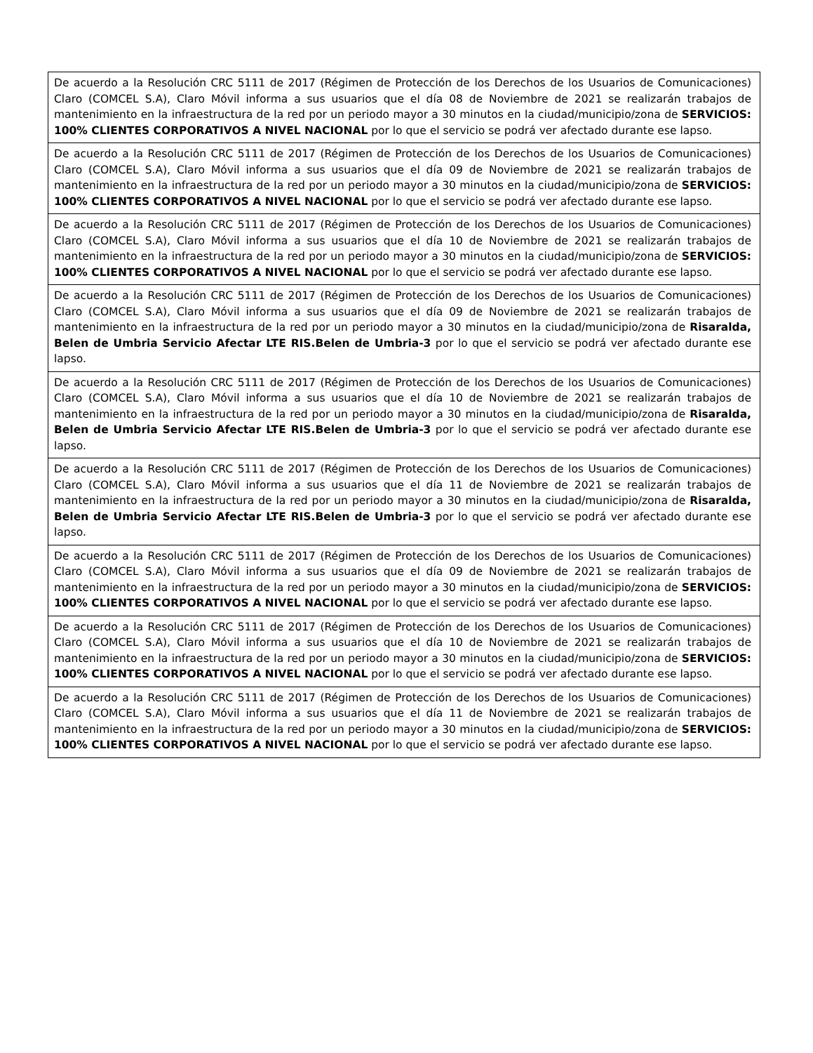| De acuerdo a la Resolución CRC 5111 de 2017 (Régimen de Protección de los Derechos de los Usuarios de Comunicaciones) Claro (COMCEL S.A), Claro Móvil informa a sus usuarios que el día 08 de Noviembre de 2021 se realizarán trabajos de mantenimiento en la infraestructura de la red por un periodo mayor a 30 minutos en la ciudad/municipio/zona de SERVICIOS: 100% CLIENTES CORPORATIVOS A NIVEL NACIONAL por lo que el servicio se podrá ver afectado durante ese lapso. |
| De acuerdo a la Resolución CRC 5111 de 2017 (Régimen de Protección de los Derechos de los Usuarios de Comunicaciones) Claro (COMCEL S.A), Claro Móvil informa a sus usuarios que el día 09 de Noviembre de 2021 se realizarán trabajos de mantenimiento en la infraestructura de la red por un periodo mayor a 30 minutos en la ciudad/municipio/zona de SERVICIOS: 100% CLIENTES CORPORATIVOS A NIVEL NACIONAL por lo que el servicio se podrá ver afectado durante ese lapso. |
| De acuerdo a la Resolución CRC 5111 de 2017 (Régimen de Protección de los Derechos de los Usuarios de Comunicaciones) Claro (COMCEL S.A), Claro Móvil informa a sus usuarios que el día 10 de Noviembre de 2021 se realizarán trabajos de mantenimiento en la infraestructura de la red por un periodo mayor a 30 minutos en la ciudad/municipio/zona de SERVICIOS: 100% CLIENTES CORPORATIVOS A NIVEL NACIONAL por lo que el servicio se podrá ver afectado durante ese lapso. |
| De acuerdo a la Resolución CRC 5111 de 2017 (Régimen de Protección de los Derechos de los Usuarios de Comunicaciones) Claro (COMCEL S.A), Claro Móvil informa a sus usuarios que el día 09 de Noviembre de 2021 se realizarán trabajos de mantenimiento en la infraestructura de la red por un periodo mayor a 30 minutos en la ciudad/municipio/zona de Risaralda, Belen de Umbria Servicio Afectar LTE RIS.Belen de Umbria-3 por lo que el servicio se podrá ver afectado durante ese lapso. |
| De acuerdo a la Resolución CRC 5111 de 2017 (Régimen de Protección de los Derechos de los Usuarios de Comunicaciones) Claro (COMCEL S.A), Claro Móvil informa a sus usuarios que el día 10 de Noviembre de 2021 se realizarán trabajos de mantenimiento en la infraestructura de la red por un periodo mayor a 30 minutos en la ciudad/municipio/zona de Risaralda, Belen de Umbria Servicio Afectar LTE RIS.Belen de Umbria-3 por lo que el servicio se podrá ver afectado durante ese lapso. |
| De acuerdo a la Resolución CRC 5111 de 2017 (Régimen de Protección de los Derechos de los Usuarios de Comunicaciones) Claro (COMCEL S.A), Claro Móvil informa a sus usuarios que el día 11 de Noviembre de 2021 se realizarán trabajos de mantenimiento en la infraestructura de la red por un periodo mayor a 30 minutos en la ciudad/municipio/zona de Risaralda, Belen de Umbria Servicio Afectar LTE RIS.Belen de Umbria-3 por lo que el servicio se podrá ver afectado durante ese lapso. |
| De acuerdo a la Resolución CRC 5111 de 2017 (Régimen de Protección de los Derechos de los Usuarios de Comunicaciones) Claro (COMCEL S.A), Claro Móvil informa a sus usuarios que el día 09 de Noviembre de 2021 se realizarán trabajos de mantenimiento en la infraestructura de la red por un periodo mayor a 30 minutos en la ciudad/municipio/zona de SERVICIOS: 100% CLIENTES CORPORATIVOS A NIVEL NACIONAL por lo que el servicio se podrá ver afectado durante ese lapso. |
| De acuerdo a la Resolución CRC 5111 de 2017 (Régimen de Protección de los Derechos de los Usuarios de Comunicaciones) Claro (COMCEL S.A), Claro Móvil informa a sus usuarios que el día 10 de Noviembre de 2021 se realizarán trabajos de mantenimiento en la infraestructura de la red por un periodo mayor a 30 minutos en la ciudad/municipio/zona de SERVICIOS: 100% CLIENTES CORPORATIVOS A NIVEL NACIONAL por lo que el servicio se podrá ver afectado durante ese lapso. |
| De acuerdo a la Resolución CRC 5111 de 2017 (Régimen de Protección de los Derechos de los Usuarios de Comunicaciones) Claro (COMCEL S.A), Claro Móvil informa a sus usuarios que el día 11 de Noviembre de 2021 se realizarán trabajos de mantenimiento en la infraestructura de la red por un periodo mayor a 30 minutos en la ciudad/municipio/zona de SERVICIOS: 100% CLIENTES CORPORATIVOS A NIVEL NACIONAL por lo que el servicio se podrá ver afectado durante ese lapso. |